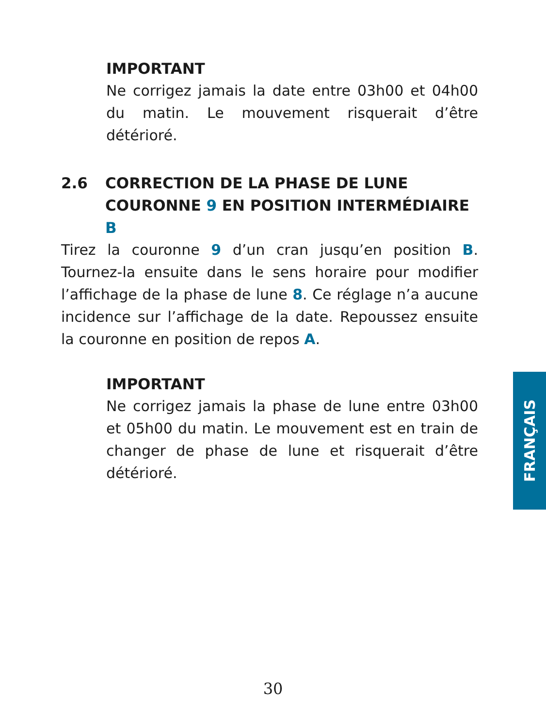IMPORTANT
Ne corrigez jamais la date entre 03h00 et 04h00 du matin. Le mouvement risquerait d’être détérioré.
2.6 CORRECTION DE LA PHASE DE LUNE
COURONNE 9 EN POSITION INTERMÉDIAIRE B
Tirez la couronne 9 d’un cran jusqu’en position B. Tournez-la ensuite dans le sens horaire pour modifier l’affichage de la phase de lune 8. Ce réglage n’a aucune incidence sur l’affichage de la date. Repoussez ensuite la couronne en position de repos A.
IMPORTANT
Ne corrigez jamais la phase de lune entre 03h00 et 05h00 du matin. Le mouvement est en train de changer de phase de lune et risquerait d’être détérioré.
FRANÇAIS
30